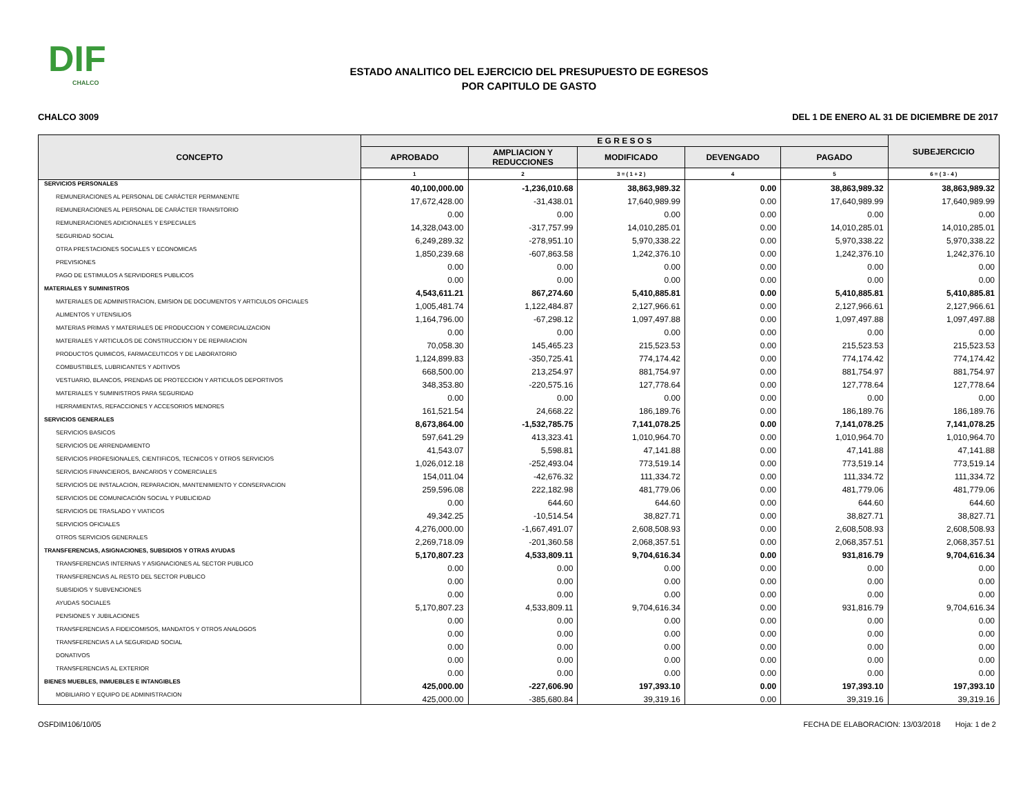DIF
CHALCO
ESTADO ANALITICO DEL EJERCICIO DEL PRESUPUESTO DE EGRESOS
POR CAPITULO DE GASTO
CHALCO 3009 DEL 1 DE ENERO AL 31 DE DICIEMBRE DE 2017
| CONCEPTO | E G R E S O S | | | | | SUBEJERCICIO |
| --- | --- | --- | --- | --- | --- | --- |
| | APROBADO | AMPLIACION Y REDUCCIONES | MODIFICADO | DEVENGADO | PAGADO | |
| | 1 | 2 | 3 = ( 1 + 2 ) | 4 | 5 | 6 = ( 3 - 4 ) |
| SERVICIOS PERSONALES | 40,100,000.00 | -1,236,010.68 | 38,863,989.32 | 0.00 | 38,863,989.32 | 38,863,989.32 |
| REMUNERACIONES AL PERSONAL DE CARÁCTER PERMANENTE | 17,672,428.00 | -31,438.01 | 17,640,989.99 | 0.00 | 17,640,989.99 | 17,640,989.99 |
| REMUNERACIONES AL PERSONAL DE CARÁCTER TRANSITORIO | 0.00 | 0.00 | 0.00 | 0.00 | 0.00 | 0.00 |
| REMUNERACIONES ADICIONALES Y ESPECIALES | 14,328,043.00 | -317,757.99 | 14,010,285.01 | 0.00 | 14,010,285.01 | 14,010,285.01 |
| SEGURIDAD SOCIAL | 6,249,289.32 | -278,951.10 | 5,970,338.22 | 0.00 | 5,970,338.22 | 5,970,338.22 |
| OTRA PRESTACIONES SOCIALES Y ECONOMICAS | 1,850,239.68 | -607,863.58 | 1,242,376.10 | 0.00 | 1,242,376.10 | 1,242,376.10 |
| PREVISIONES | 0.00 | 0.00 | 0.00 | 0.00 | 0.00 | 0.00 |
| PAGO DE ESTIMULOS A SERVIDORES PUBLICOS | 0.00 | 0.00 | 0.00 | 0.00 | 0.00 | 0.00 |
| MATERIALES Y SUMINISTROS | 4,543,611.21 | 867,274.60 | 5,410,885.81 | 0.00 | 5,410,885.81 | 5,410,885.81 |
| MATERIALES DE ADMINISTRACION, EMISION DE DOCUMENTOS Y ARTICULOS OFICIALES | 1,005,481.74 | 1,122,484.87 | 2,127,966.61 | 0.00 | 2,127,966.61 | 2,127,966.61 |
| ALIMENTOS Y UTENSILIOS | 1,164,796.00 | -67,298.12 | 1,097,497.88 | 0.00 | 1,097,497.88 | 1,097,497.88 |
| MATERIAS PRIMAS Y MATERIALES DE PRODUCCION Y COMERCIALIZACION | 0.00 | 0.00 | 0.00 | 0.00 | 0.00 | 0.00 |
| MATERIALES Y ARTICULOS DE CONSTRUCCION Y DE REPARACION | 70,058.30 | 145,465.23 | 215,523.53 | 0.00 | 215,523.53 | 215,523.53 |
| PRODUCTOS QUIMICOS, FARMACEUTICOS Y DE LABORATORIO | 1,124,899.83 | -350,725.41 | 774,174.42 | 0.00 | 774,174.42 | 774,174.42 |
| COMBUSTIBLES, LUBRICANTES Y ADITIVOS | 668,500.00 | 213,254.97 | 881,754.97 | 0.00 | 881,754.97 | 881,754.97 |
| VESTUARIO, BLANCOS, PRENDAS DE PROTECCION Y ARTICULOS DEPORTIVOS | 348,353.80 | -220,575.16 | 127,778.64 | 0.00 | 127,778.64 | 127,778.64 |
| MATERIALES Y SUMINISTROS PARA SEGURIDAD | 0.00 | 0.00 | 0.00 | 0.00 | 0.00 | 0.00 |
| HERRAMIENTAS, REFACCIONES Y ACCESORIOS MENORES | 161,521.54 | 24,668.22 | 186,189.76 | 0.00 | 186,189.76 | 186,189.76 |
| SERVICIOS GENERALES | 8,673,864.00 | -1,532,785.75 | 7,141,078.25 | 0.00 | 7,141,078.25 | 7,141,078.25 |
| SERVICIOS BASICOS | 597,641.29 | 413,323.41 | 1,010,964.70 | 0.00 | 1,010,964.70 | 1,010,964.70 |
| SERVICIOS DE ARRENDAMIENTO | 41,543.07 | 5,598.81 | 47,141.88 | 0.00 | 47,141.88 | 47,141.88 |
| SERVICIOS PROFESIONALES, CIENTIFICOS, TECNICOS Y OTROS SERVICIOS | 1,026,012.18 | -252,493.04 | 773,519.14 | 0.00 | 773,519.14 | 773,519.14 |
| SERVICIOS FINANCIEROS, BANCARIOS Y COMERCIALES | 154,011.04 | -42,676.32 | 111,334.72 | 0.00 | 111,334.72 | 111,334.72 |
| SERVICIOS DE INSTALACION, REPARACION, MANTENIMIENTO Y CONSERVACION | 259,596.08 | 222,182.98 | 481,779.06 | 0.00 | 481,779.06 | 481,779.06 |
| SERVICIOS DE COMUNICACIÓN SOCIAL Y PUBLICIDAD | 0.00 | 644.60 | 644.60 | 0.00 | 644.60 | 644.60 |
| SERVICIOS DE TRASLADO Y VIATICOS | 49,342.25 | -10,514.54 | 38,827.71 | 0.00 | 38,827.71 | 38,827.71 |
| SERVICIOS OFICIALES | 4,276,000.00 | -1,667,491.07 | 2,608,508.93 | 0.00 | 2,608,508.93 | 2,608,508.93 |
| OTROS SERVICIOS GENERALES | 2,269,718.09 | -201,360.58 | 2,068,357.51 | 0.00 | 2,068,357.51 | 2,068,357.51 |
| TRANSFERENCIAS, ASIGNACIONES, SUBSIDIOS Y OTRAS AYUDAS | 5,170,807.23 | 4,533,809.11 | 9,704,616.34 | 0.00 | 931,816.79 | 9,704,616.34 |
| TRANSFERENCIAS INTERNAS Y ASIGNACIONES AL SECTOR PUBLICO | 0.00 | 0.00 | 0.00 | 0.00 | 0.00 | 0.00 |
| TRANSFERENCIAS AL RESTO DEL SECTOR PUBLICO | 0.00 | 0.00 | 0.00 | 0.00 | 0.00 | 0.00 |
| SUBSIDIOS Y SUBVENCIONES | 0.00 | 0.00 | 0.00 | 0.00 | 0.00 | 0.00 |
| AYUDAS SOCIALES | 5,170,807.23 | 4,533,809.11 | 9,704,616.34 | 0.00 | 931,816.79 | 9,704,616.34 |
| PENSIONES Y JUBILACIONES | 0.00 | 0.00 | 0.00 | 0.00 | 0.00 | 0.00 |
| TRANSFERENCIAS A FIDEICOMISOS, MANDATOS Y OTROS ANALOGOS | 0.00 | 0.00 | 0.00 | 0.00 | 0.00 | 0.00 |
| TRANSFERENCIAS A LA SEGURIDAD SOCIAL | 0.00 | 0.00 | 0.00 | 0.00 | 0.00 | 0.00 |
| DONATIVOS | 0.00 | 0.00 | 0.00 | 0.00 | 0.00 | 0.00 |
| TRANSFERENCIAS AL EXTERIOR | 0.00 | 0.00 | 0.00 | 0.00 | 0.00 | 0.00 |
| BIENES MUEBLES, INMUEBLES E INTANGIBLES | 425,000.00 | -227,606.90 | 197,393.10 | 0.00 | 197,393.10 | 197,393.10 |
| MOBILIARIO Y EQUIPO DE ADMINISTRACION | 425,000.00 | -385,680.84 | 39,319.16 | 0.00 | 39,319.16 | 39,319.16 |
OSFDIM106/10/05 FECHA DE ELABORACION: 13/03/2018 Hoja: 1 de 2